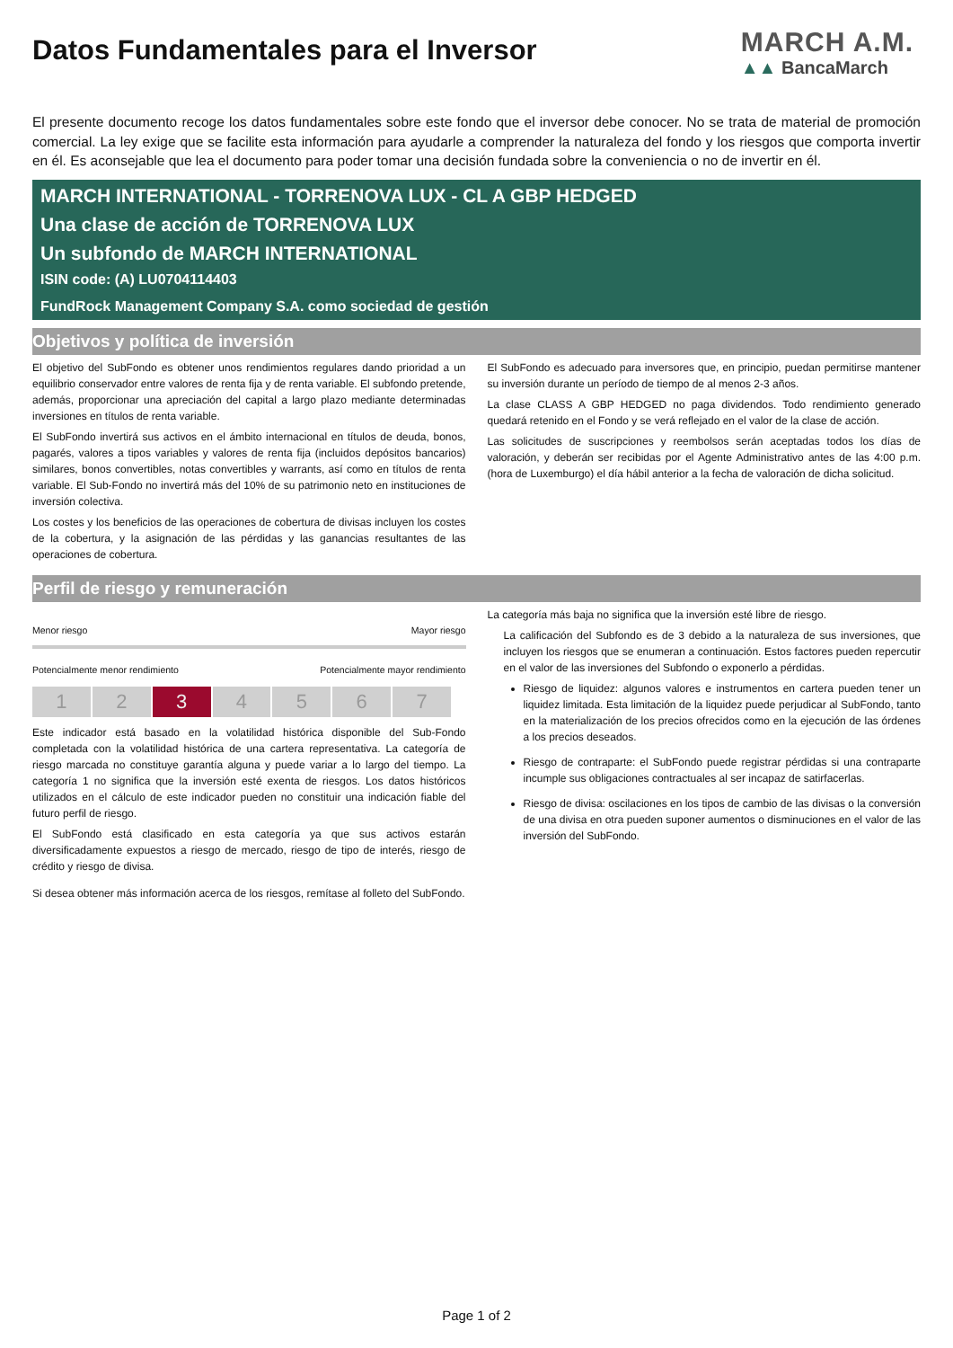Datos Fundamentales para el Inversor
MARCH A.M.
▲▲ BancaMarch
El presente documento recoge los datos fundamentales sobre este fondo que el inversor debe conocer. No se trata de material de promoción comercial. La ley exige que se facilite esta información para ayudarle a comprender la naturaleza del fondo y los riesgos que comporta invertir en él. Es aconsejable que lea el documento para poder tomar una decisión fundada sobre la conveniencia o no de invertir en él.
MARCH INTERNATIONAL - TORRENOVA LUX - CL A GBP HEDGED
Una clase de acción de TORRENOVA LUX
Un subfondo de MARCH INTERNATIONAL
ISIN code: (A) LU0704114403
FundRock Management Company S.A. como sociedad de gestión
Objetivos y política de inversión
El objetivo del SubFondo es obtener unos rendimientos regulares dando prioridad a un equilibrio conservador entre valores de renta fija y de renta variable. El subfondo pretende, además, proporcionar una apreciación del capital a largo plazo mediante determinadas inversiones en títulos de renta variable.
El SubFondo invertirá sus activos en el ámbito internacional en títulos de deuda, bonos, pagarés, valores a tipos variables y valores de renta fija (incluidos depósitos bancarios) similares, bonos convertibles, notas convertibles y warrants, así como en títulos de renta variable. El Sub-Fondo no invertirá más del 10% de su patrimonio neto en instituciones de inversión colectiva.
Los costes y los beneficios de las operaciones de cobertura de divisas incluyen los costes de la cobertura, y la asignación de las pérdidas y las ganancias resultantes de las operaciones de cobertura.
El SubFondo es adecuado para inversores que, en principio, puedan permitirse mantener su inversión durante un período de tiempo de al menos 2-3 años.
La clase CLASS A GBP HEDGED no paga dividendos. Todo rendimiento generado quedará retenido en el Fondo y se verá reflejado en el valor de la clase de acción.
Las solicitudes de suscripciones y reembolsos serán aceptadas todos los días de valoración, y deberán ser recibidas por el Agente Administrativo antes de las 4:00 p.m. (hora de Luxemburgo) el día hábil anterior a la fecha de valoración de dicha solicitud.
Perfil de riesgo y remuneración
Menor riesgo Mayor riesgo
Potencialmente menor rendimiento Potencialmente mayor rendimiento
| 1 | 2 | 3 | 4 | 5 | 6 | 7 |
Este indicador está basado en la volatilidad histórica disponible del Sub-Fondo completada con la volatilidad histórica de una cartera representativa. La categoría de riesgo marcada no constituye garantía alguna y puede variar a lo largo del tiempo. La categoría 1 no significa que la inversión esté exenta de riesgos. Los datos históricos utilizados en el cálculo de este indicador pueden no constituir una indicación fiable del futuro perfil de riesgo.
El SubFondo está clasificado en esta categoría ya que sus activos estarán diversificadamente expuestos a riesgo de mercado, riesgo de tipo de interés, riesgo de crédito y riesgo de divisa.
Si desea obtener más información acerca de los riesgos, remítase al folleto del SubFondo.
La categoría más baja no significa que la inversión esté libre de riesgo.
La calificación del Subfondo es de 3 debido a la naturaleza de sus inversiones, que incluyen los riesgos que se enumeran a continuación. Estos factores pueden repercutir en el valor de las inversiones del Subfondo o exponerlo a pérdidas.
Riesgo de liquidez: algunos valores e instrumentos en cartera pueden tener un liquidez limitada. Esta limitación de la liquidez puede perjudicar al SubFondo, tanto en la materialización de los precios ofrecidos como en la ejecución de las órdenes a los precios deseados.
Riesgo de contraparte: el SubFondo puede registrar pérdidas si una contraparte incumple sus obligaciones contractuales al ser incapaz de satirfacerlas.
Riesgo de divisa: oscilaciones en los tipos de cambio de las divisas o la conversión de una divisa en otra pueden suponer aumentos o disminuciones en el valor de las inversión del SubFondo.
Page 1 of 2